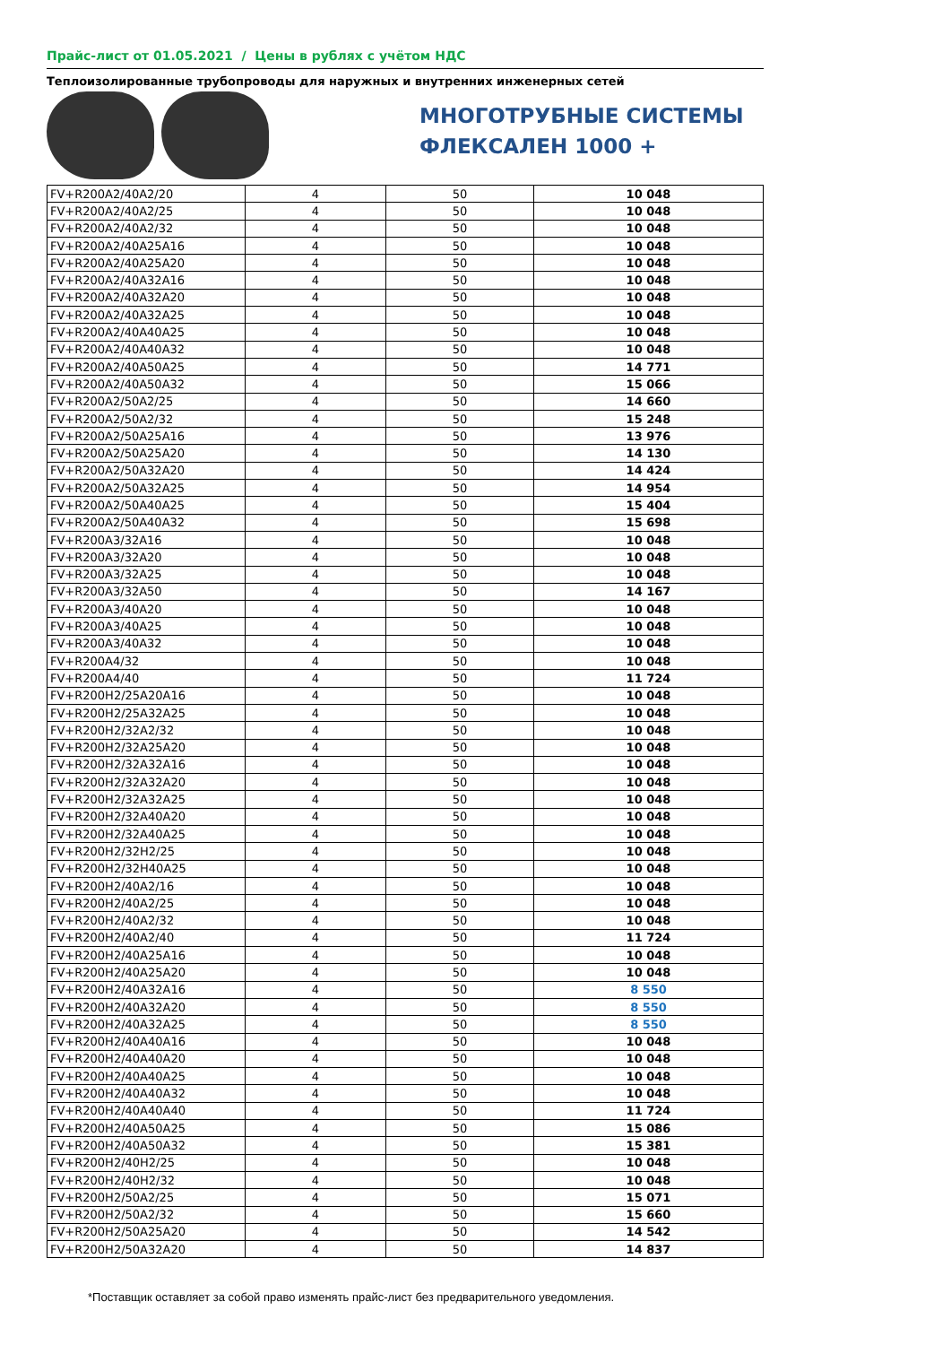Прайс-лист от 01.05.2021 / Цены в рублях с учётом НДС
Теплоизолированные трубопроводы для наружных и внутренних инженерных сетей
МНОГОТРУБНЫЕ СИСТЕМЫ
ФЛЕКСАЛЕН 1000 +
| FV+R200A2/40A2/20 | 4 | 50 | 10 048 |
| FV+R200A2/40A2/25 | 4 | 50 | 10 048 |
| FV+R200A2/40A2/32 | 4 | 50 | 10 048 |
| FV+R200A2/40A25A16 | 4 | 50 | 10 048 |
| FV+R200A2/40A25A20 | 4 | 50 | 10 048 |
| FV+R200A2/40A32A16 | 4 | 50 | 10 048 |
| FV+R200A2/40A32A20 | 4 | 50 | 10 048 |
| FV+R200A2/40A32A25 | 4 | 50 | 10 048 |
| FV+R200A2/40A40A25 | 4 | 50 | 10 048 |
| FV+R200A2/40A40A32 | 4 | 50 | 10 048 |
| FV+R200A2/40A50A25 | 4 | 50 | 14 771 |
| FV+R200A2/40A50A32 | 4 | 50 | 15 066 |
| FV+R200A2/50A2/25 | 4 | 50 | 14 660 |
| FV+R200A2/50A2/32 | 4 | 50 | 15 248 |
| FV+R200A2/50A25A16 | 4 | 50 | 13 976 |
| FV+R200A2/50A25A20 | 4 | 50 | 14 130 |
| FV+R200A2/50A32A20 | 4 | 50 | 14 424 |
| FV+R200A2/50A32A25 | 4 | 50 | 14 954 |
| FV+R200A2/50A40A25 | 4 | 50 | 15 404 |
| FV+R200A2/50A40A32 | 4 | 50 | 15 698 |
| FV+R200A3/32A16 | 4 | 50 | 10 048 |
| FV+R200A3/32A20 | 4 | 50 | 10 048 |
| FV+R200A3/32A25 | 4 | 50 | 10 048 |
| FV+R200A3/32A50 | 4 | 50 | 14 167 |
| FV+R200A3/40A20 | 4 | 50 | 10 048 |
| FV+R200A3/40A25 | 4 | 50 | 10 048 |
| FV+R200A3/40A32 | 4 | 50 | 10 048 |
| FV+R200A4/32 | 4 | 50 | 10 048 |
| FV+R200A4/40 | 4 | 50 | 11 724 |
| FV+R200H2/25A20A16 | 4 | 50 | 10 048 |
| FV+R200H2/25A32A25 | 4 | 50 | 10 048 |
| FV+R200H2/32A2/32 | 4 | 50 | 10 048 |
| FV+R200H2/32A25A20 | 4 | 50 | 10 048 |
| FV+R200H2/32A32A16 | 4 | 50 | 10 048 |
| FV+R200H2/32A32A20 | 4 | 50 | 10 048 |
| FV+R200H2/32A32A25 | 4 | 50 | 10 048 |
| FV+R200H2/32A40A20 | 4 | 50 | 10 048 |
| FV+R200H2/32A40A25 | 4 | 50 | 10 048 |
| FV+R200H2/32H2/25 | 4 | 50 | 10 048 |
| FV+R200H2/32H40A25 | 4 | 50 | 10 048 |
| FV+R200H2/40A2/16 | 4 | 50 | 10 048 |
| FV+R200H2/40A2/25 | 4 | 50 | 10 048 |
| FV+R200H2/40A2/32 | 4 | 50 | 10 048 |
| FV+R200H2/40A2/40 | 4 | 50 | 11 724 |
| FV+R200H2/40A25A16 | 4 | 50 | 10 048 |
| FV+R200H2/40A25A20 | 4 | 50 | 10 048 |
| FV+R200H2/40A32A16 | 4 | 50 | 8 550 |
| FV+R200H2/40A32A20 | 4 | 50 | 8 550 |
| FV+R200H2/40A32A25 | 4 | 50 | 8 550 |
| FV+R200H2/40A40A16 | 4 | 50 | 10 048 |
| FV+R200H2/40A40A20 | 4 | 50 | 10 048 |
| FV+R200H2/40A40A25 | 4 | 50 | 10 048 |
| FV+R200H2/40A40A32 | 4 | 50 | 10 048 |
| FV+R200H2/40A40A40 | 4 | 50 | 11 724 |
| FV+R200H2/40A50A25 | 4 | 50 | 15 086 |
| FV+R200H2/40A50A32 | 4 | 50 | 15 381 |
| FV+R200H2/40H2/25 | 4 | 50 | 10 048 |
| FV+R200H2/40H2/32 | 4 | 50 | 10 048 |
| FV+R200H2/50A2/25 | 4 | 50 | 15 071 |
| FV+R200H2/50A2/32 | 4 | 50 | 15 660 |
| FV+R200H2/50A25A20 | 4 | 50 | 14 542 |
| FV+R200H2/50A32A20 | 4 | 50 | 14 837 |
*Поставщик оставляет за собой право изменять прайс-лист без предварительного уведомления.